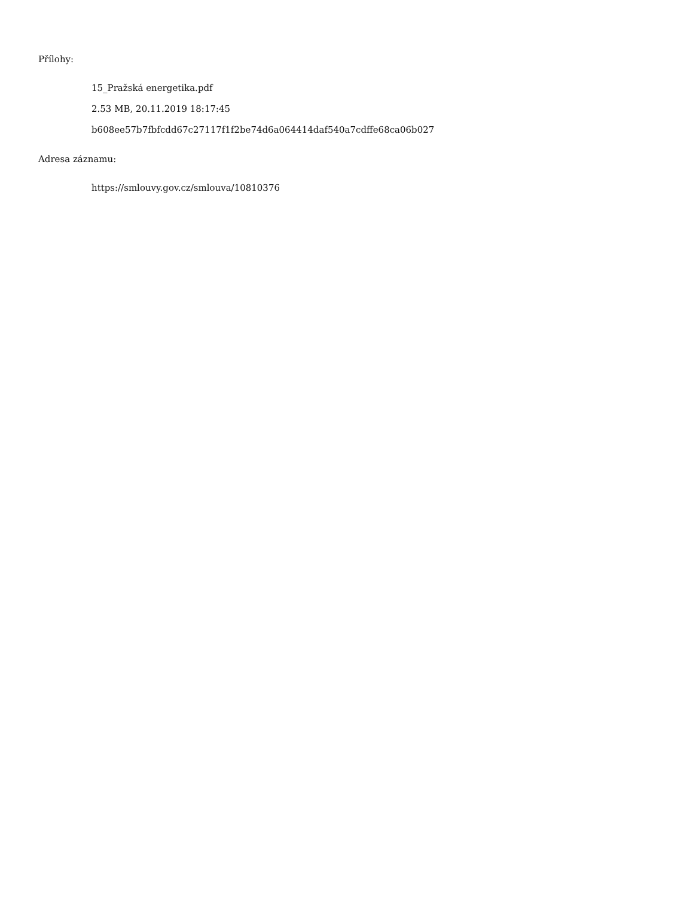Přílohy:
15_Pražská energetika.pdf
2.53 MB, 20.11.2019 18:17:45
b608ee57b7fbfcdd67c27117f1f2be74d6a064414daf540a7cdffe68ca06b027
Adresa záznamu:
https://smlouvy.gov.cz/smlouva/10810376